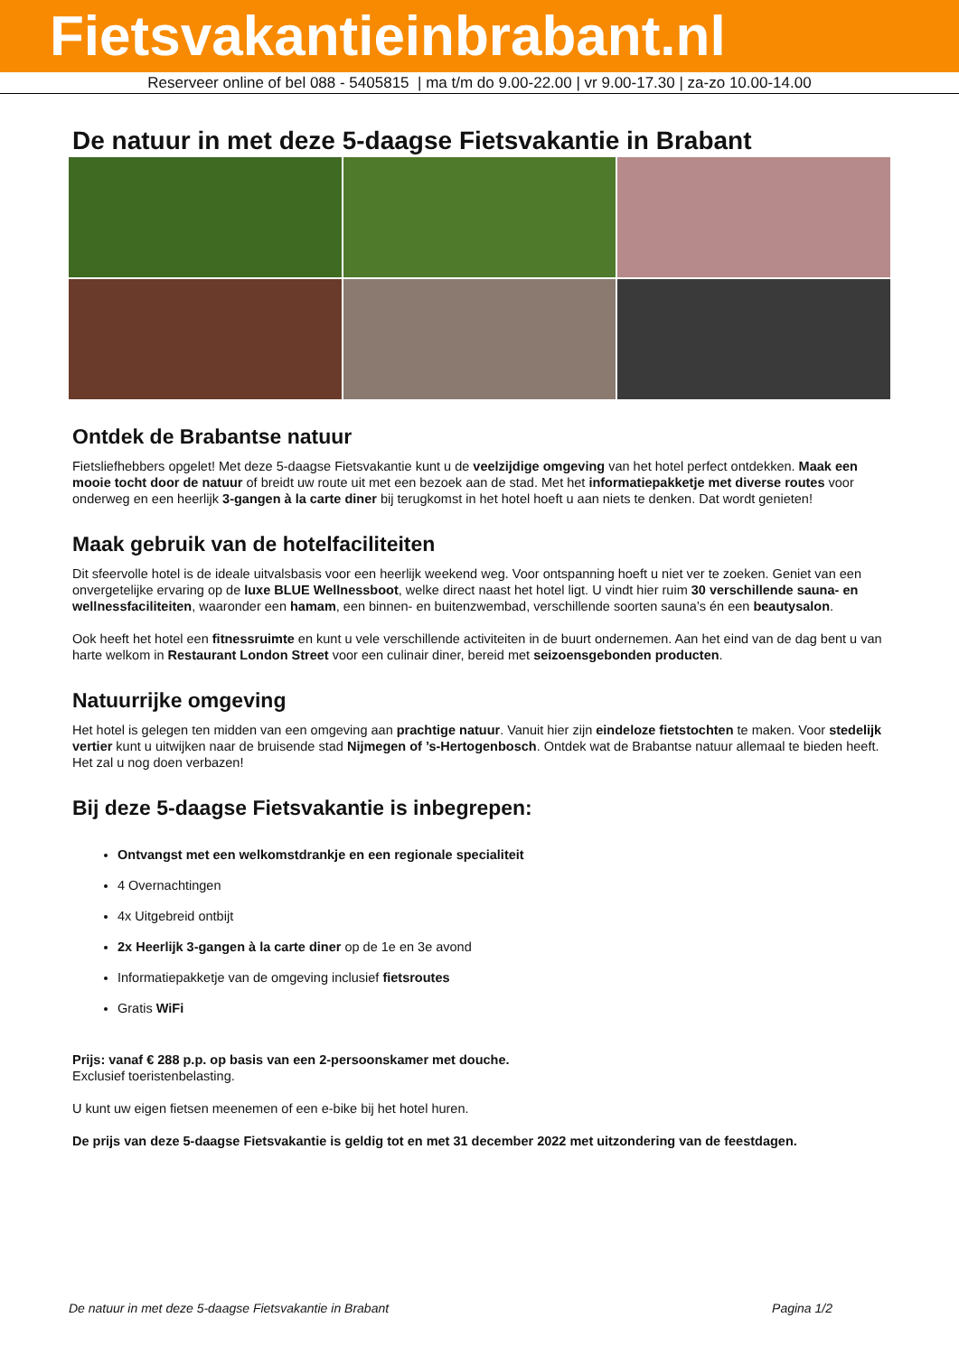Fietsvakantieinbrabant.nl
Reserveer online of bel 088 - 5405815 | ma t/m do 9.00-22.00 | vr 9.00-17.30 | za-zo 10.00-14.00
De natuur in met deze 5-daagse Fietsvakantie in Brabant
Ontdek de Brabantse natuur
Fietsliefhebbers opgelet! Met deze 5-daagse Fietsvakantie kunt u de veelzijdige omgeving van het hotel perfect ontdekken. Maak een mooie tocht door de natuur of breidt uw route uit met een bezoek aan de stad. Met het informatiepakketje met diverse routes voor onderweg en een heerlijk 3-gangen à la carte diner bij terugkomst in het hotel hoeft u aan niets te denken. Dat wordt genieten!
Maak gebruik van de hotelfaciliteiten
Dit sfeervolle hotel is de ideale uitvalsbasis voor een heerlijk weekend weg. Voor ontspanning hoeft u niet ver te zoeken. Geniet van een onvergetelijke ervaring op de luxe BLUE Wellnessboot, welke direct naast het hotel ligt. U vindt hier ruim 30 verschillende sauna- en wellnessfaciliteiten, waaronder een hamam, een binnen- en buitenzwembad, verschillende soorten sauna’s én een beautysalon.
Ook heeft het hotel een fitnessruimte en kunt u vele verschillende activiteiten in de buurt ondernemen. Aan het eind van de dag bent u van harte welkom in Restaurant London Street voor een culinair diner, bereid met seizoensgebonden producten.
Natuurrijke omgeving
Het hotel is gelegen ten midden van een omgeving aan prachtige natuur. Vanuit hier zijn eindeloze fietstochten te maken. Voor stedelijk vertier kunt u uitwijken naar de bruisende stad Nijmegen of ’s-Hertogenbosch. Ontdek wat de Brabantse natuur allemaal te bieden heeft. Het zal u nog doen verbazen!
Bij deze 5-daagse Fietsvakantie is inbegrepen:
Ontvangst met een welkomstdrankje en een regionale specialiteit
4 Overnachtingen
4x Uitgebreid ontbijt
2x Heerlijk 3-gangen à la carte diner op de 1e en 3e avond
Informatiepakketje van de omgeving inclusief fietsroutes
Gratis WiFi
Prijs: vanaf € 288 p.p. op basis van een 2-persoonskamer met douche.
Exclusief toeristenbelasting.
U kunt uw eigen fietsen meenemen of een e-bike bij het hotel huren.
De prijs van deze 5-daagse Fietsvakantie is geldig tot en met 31 december 2022 met uitzondering van de feestdagen.
De natuur in met deze 5-daagse Fietsvakantie in Brabant Pagina 1/2